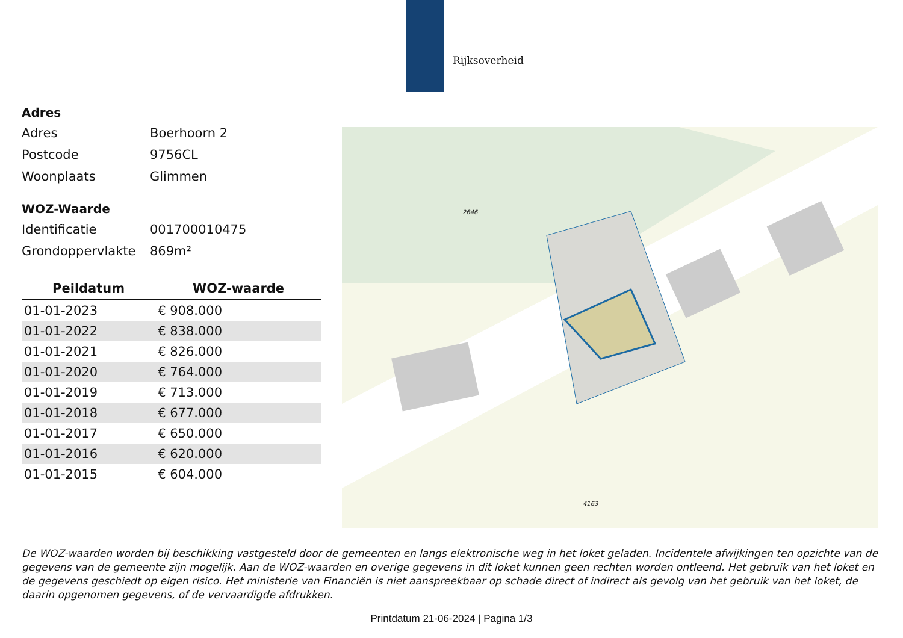Rijksoverheid
Adres
Adres Boerhoorn 2
Postcode 9756CL
Woonplaats Glimmen
WOZ-Waarde
Identificatie 001700010475
Grondoppervlakte 869m²
| Peildatum | WOZ-waarde |
| --- | --- |
| 01-01-2023 | € 908.000 |
| 01-01-2022 | € 838.000 |
| 01-01-2021 | € 826.000 |
| 01-01-2020 | € 764.000 |
| 01-01-2019 | € 713.000 |
| 01-01-2018 | € 677.000 |
| 01-01-2017 | € 650.000 |
| 01-01-2016 | € 620.000 |
| 01-01-2015 | € 604.000 |
2646
4163
De WOZ-waarden worden bij beschikking vastgesteld door de gemeenten en langs elektronische weg in het loket geladen. Incidentele afwijkingen ten opzichte van de gegevens van de gemeente zijn mogelijk. Aan de WOZ-waarden en overige gegevens in dit loket kunnen geen rechten worden ontleend. Het gebruik van het loket en de gegevens geschiedt op eigen risico. Het ministerie van Financiën is niet aanspreekbaar op schade direct of indirect als gevolg van het gebruik van het loket, de daarin opgenomen gegevens, of de vervaardigde afdrukken.
Printdatum 21-06-2024 | Pagina 1/3